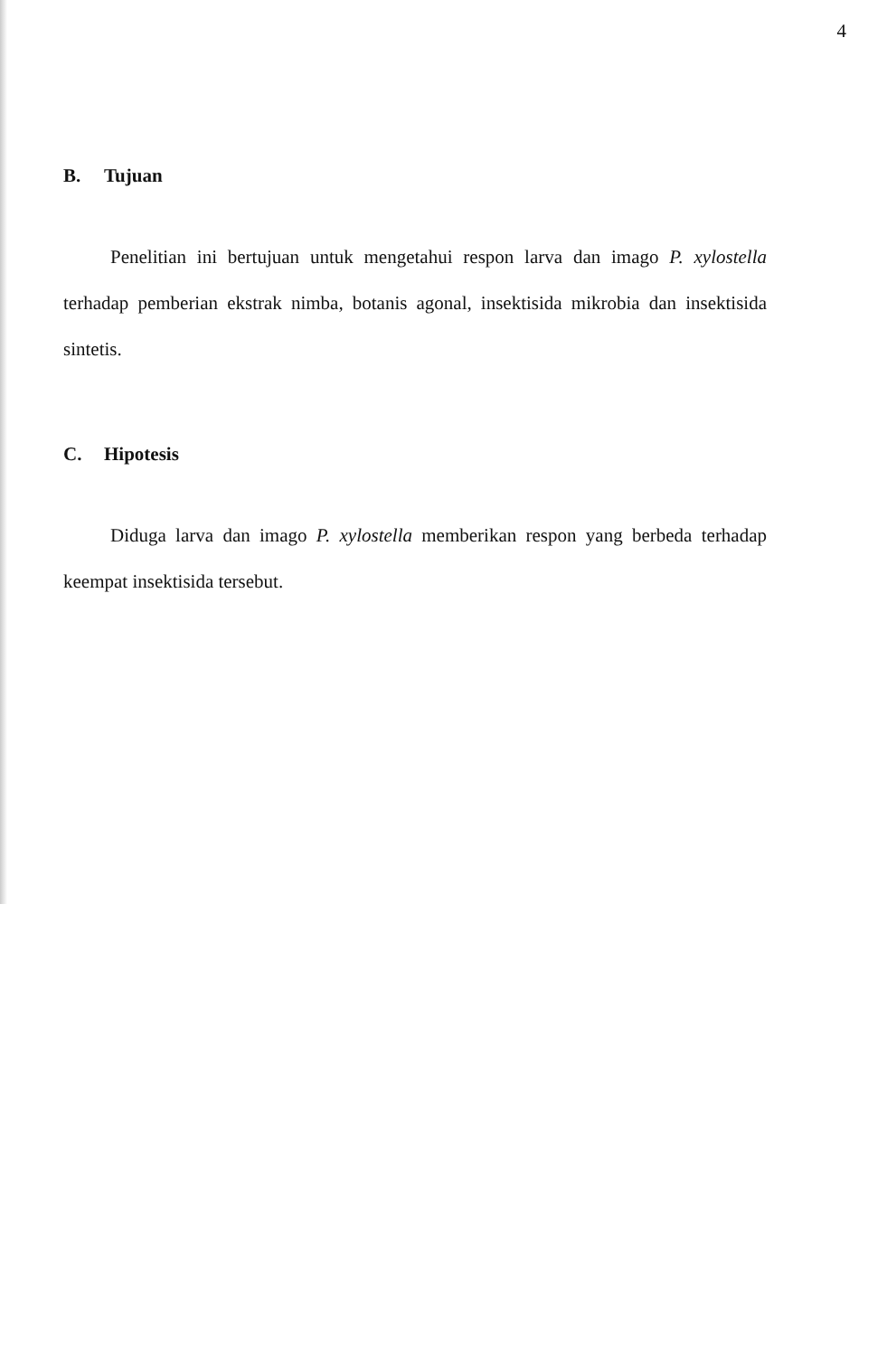4
B. Tujuan
Penelitian ini bertujuan untuk mengetahui respon larva dan imago P. xylostella terhadap pemberian ekstrak nimba, botanis agonal, insektisida mikrobia dan insektisida sintetis.
C. Hipotesis
Diduga larva dan imago P. xylostella memberikan respon yang berbeda terhadap keempat insektisida tersebut.